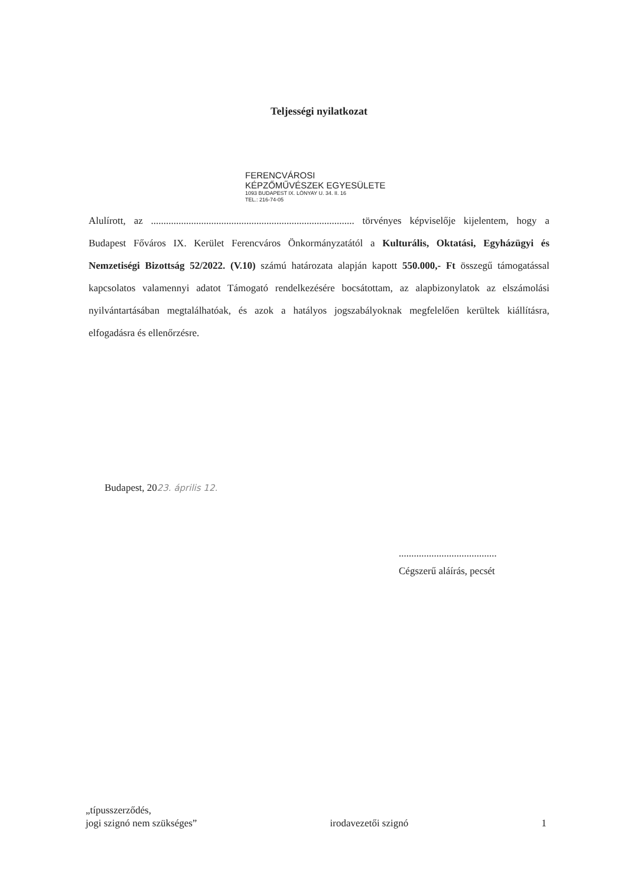Teljességi nyilatkozat
FERENCVÁROSI
KÉPZŐMŰVÉSZEK EGYESÜLETE
1093 BUDAPEST IX. LÓNYAY U. 34. II. 16
TEL.: 216-74-05
Alulírott, az ................................................................................. törvényes képviselője kijelentem, hogy a Budapest Főváros IX. Kerület Ferencváros Önkormányzatától a Kulturális, Oktatási, Egyházügyi és Nemzetiségi Bizottság 52/2022. (V.10) számú határozata alapján kapott 550.000,- Ft összegű támogatással kapcsolatos valamennyi adatot Támogató rendelkezésére bocsátottam, az alapbizonylatok az elszámolási nyilvántartásában megtalálhatóak, és azok a hatályos jogszabályoknak megfelelően kerültek kiállításra, elfogadásra és ellenőrzésre.
Budapest, 2023. április 12.
.......................................
Cégszerű aláírás, pecsét
„típusszerződés,
jogi szignó nem szükséges”
irodavezetői szignó
1